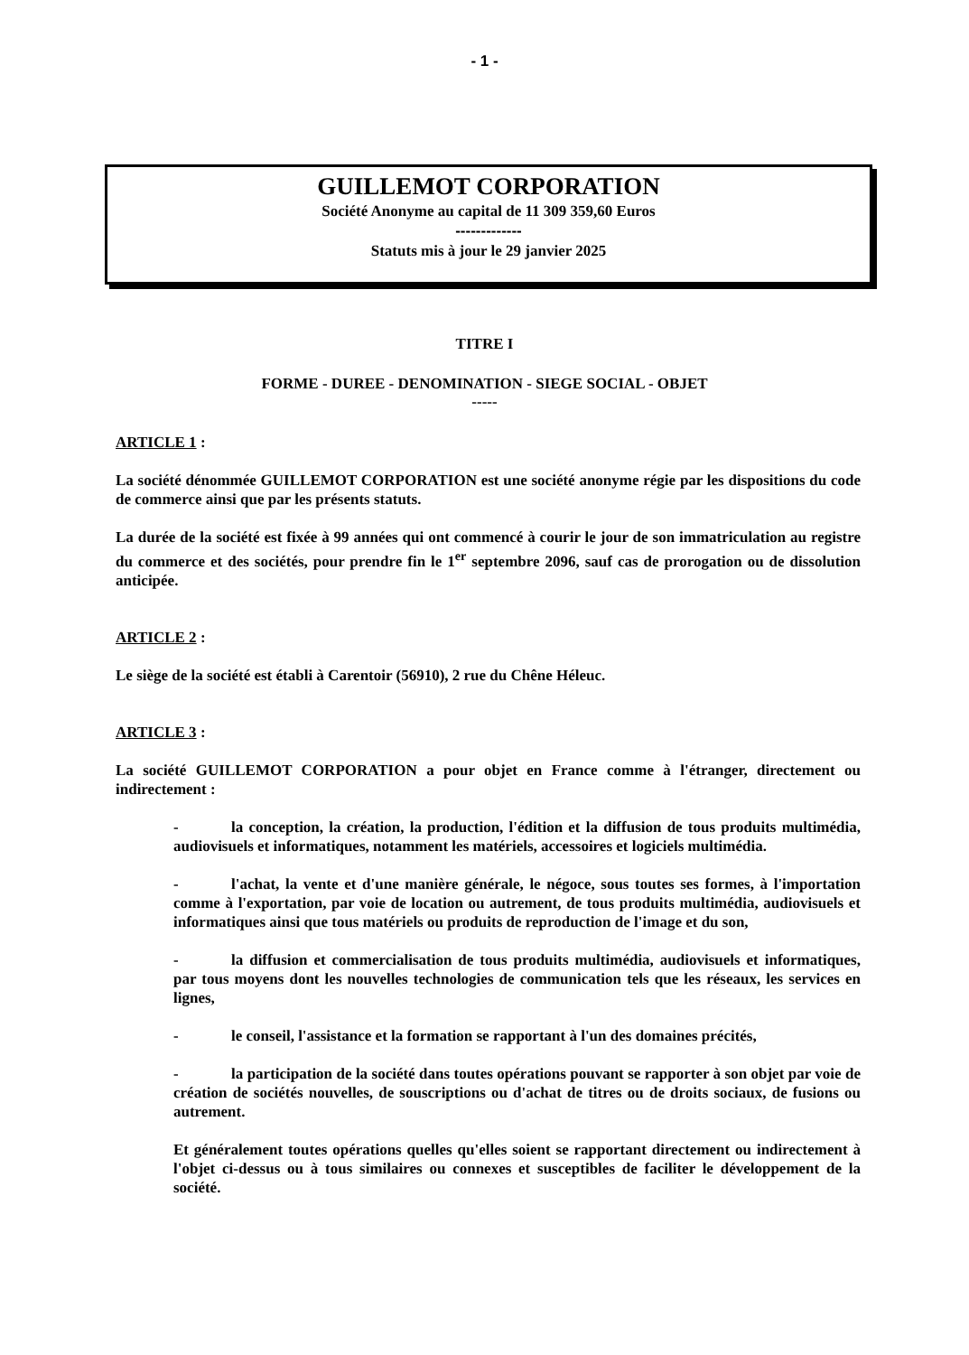- 1 -
GUILLEMOT CORPORATION
Société Anonyme au capital de 11 309 359,60 Euros
-------------
Statuts mis à jour le 29 janvier 2025
TITRE I
FORME - DUREE - DENOMINATION - SIEGE SOCIAL - OBJET
-----
ARTICLE 1 :
La société dénommée GUILLEMOT CORPORATION est une société anonyme régie par les dispositions du code de commerce ainsi que par les présents statuts.
La durée de la société est fixée à 99 années qui ont commencé à courir le jour de son immatriculation au registre du commerce et des sociétés, pour prendre fin le 1<sup>er</sup> septembre 2096, sauf cas de prorogation ou de dissolution anticipée.
ARTICLE 2 :
Le siège de la société est établi à Carentoir (56910), 2 rue du Chêne Héleuc.
ARTICLE 3 :
La société GUILLEMOT CORPORATION a pour objet en France comme à l'étranger, directement ou indirectement :
- la conception, la création, la production, l'édition et la diffusion de tous produits multimédia, audiovisuels et informatiques, notamment les matériels, accessoires et logiciels multimédia.
- l'achat, la vente et d'une manière générale, le négoce, sous toutes ses formes, à l'importation comme à l'exportation, par voie de location ou autrement, de tous produits multimédia, audiovisuels et informatiques ainsi que tous matériels ou produits de reproduction de l'image et du son,
- la diffusion et commercialisation de tous produits multimédia, audiovisuels et informatiques, par tous moyens dont les nouvelles technologies de communication tels que les réseaux, les services en lignes,
- le conseil, l'assistance et la formation se rapportant à l'un des domaines précités,
- la participation de la société dans toutes opérations pouvant se rapporter à son objet par voie de création de sociétés nouvelles, de souscriptions ou d'achat de titres ou de droits sociaux, de fusions ou autrement.
Et généralement toutes opérations quelles qu'elles soient se rapportant directement ou indirectement à l'objet ci-dessus ou à tous similaires ou connexes et susceptibles de faciliter le développement de la société.